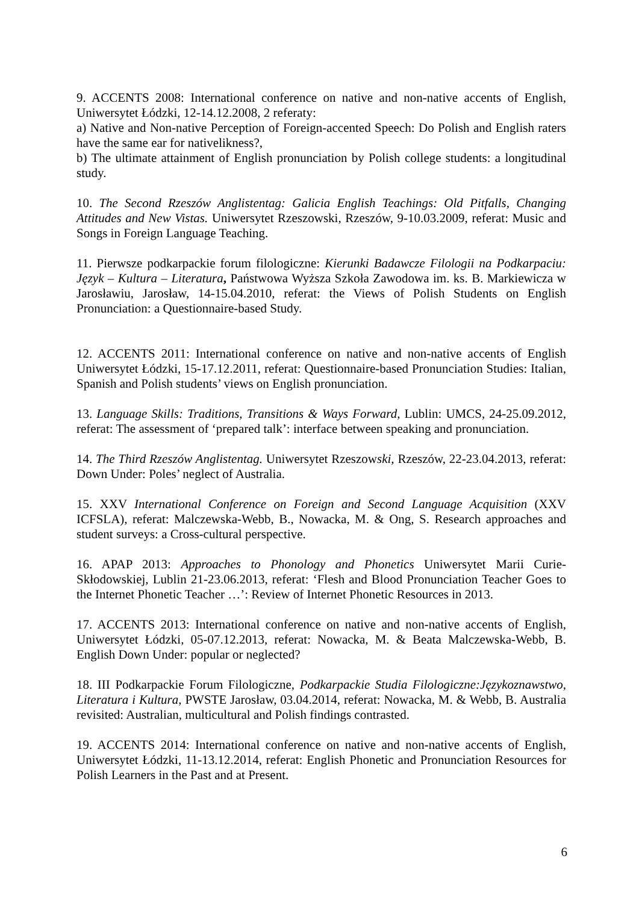9. ACCENTS 2008: International conference on native and non-native accents of English, Uniwersytet Łódzki, 12-14.12.2008, 2 referaty:
a) Native and Non-native Perception of Foreign-accented Speech: Do Polish and English raters have the same ear for nativelikness?,
b) The ultimate attainment of English pronunciation by Polish college students: a longitudinal study.
10. The Second Rzeszów Anglistentag: Galicia English Teachings: Old Pitfalls, Changing Attitudes and New Vistas. Uniwersytet Rzeszowski, Rzeszów, 9-10.03.2009, referat: Music and Songs in Foreign Language Teaching.
11. Pierwsze podkarpackie forum filologiczne: Kierunki Badawcze Filologii na Podkarpaciu: Język – Kultura – Literatura, Państwowa Wyższa Szkoła Zawodowa im. ks. B. Markiewicza w Jarosławiu, Jarosław, 14-15.04.2010, referat: the Views of Polish Students on English Pronunciation: a Questionnaire-based Study.
12. ACCENTS 2011: International conference on native and non-native accents of English Uniwersytet Łódzki, 15-17.12.2011, referat: Questionnaire-based Pronunciation Studies: Italian, Spanish and Polish students’ views on English pronunciation.
13. Language Skills: Traditions, Transitions & Ways Forward, Lublin: UMCS, 24-25.09.2012, referat: The assessment of ‘prepared talk’: interface between speaking and pronunciation.
14. The Third Rzeszów Anglistentag. Uniwersytet Rzeszowski, Rzeszów, 22-23.04.2013, referat: Down Under: Poles’ neglect of Australia.
15. XXV International Conference on Foreign and Second Language Acquisition (XXV ICFSLA), referat: Malczewska-Webb, B., Nowacka, M. & Ong, S. Research approaches and student surveys: a Cross-cultural perspective.
16. APAP 2013: Approaches to Phonology and Phonetics Uniwersytet Marii Curie-Skłodowskiej, Lublin 21-23.06.2013, referat: ‘Flesh and Blood Pronunciation Teacher Goes to the Internet Phonetic Teacher …’: Review of Internet Phonetic Resources in 2013.
17. ACCENTS 2013: International conference on native and non-native accents of English, Uniwersytet Łódzki, 05-07.12.2013, referat: Nowacka, M. & Beata Malczewska-Webb, B. English Down Under: popular or neglected?
18. III Podkarpackie Forum Filologiczne, Podkarpackie Studia Filologiczne:Językoznawstwo, Literatura i Kultura, PWSTE Jarosław, 03.04.2014, referat: Nowacka, M. & Webb, B. Australia revisited: Australian, multicultural and Polish findings contrasted.
19. ACCENTS 2014: International conference on native and non-native accents of English, Uniwersytet Łódzki, 11-13.12.2014, referat: English Phonetic and Pronunciation Resources for Polish Learners in the Past and at Present.
6